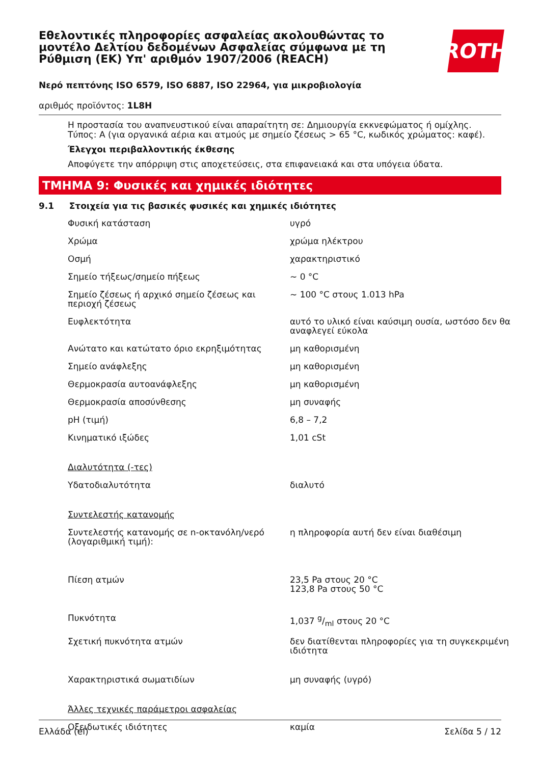Εθελοντικές πληροφορίες ασφαλείας ακολουθώντας το μοντέλο Δελτίου δεδομένων Ασφαλείας σύμφωνα με τη Ρύθμιση (ΕΚ) Υπ' αριθμόν 1907/2006 (REACH)
ROTH
Νερό πεπτόνης ISO 6579, ISO 6887, ISO 22964, για μικροβιολογία
αριθμός προϊόντος: 1L8H
Η προστασία του αναπνευστικού είναι απαραίτητη σε: Δημιουργία εκκνεφώματος ή ομίχλης. Τύπος: A (για οργανικά αέρια και ατμούς με σημείο ζέσεως > 65 °C, κωδικός χρώματος: καφέ).
Έλεγχοι περιβαλλοντικής έκθεσης
Αποφύγετε την απόρριψη στις αποχετεύσεις, στα επιφανειακά και στα υπόγεια ύδατα.
ΤΜΗΜΑ 9: Φυσικές και χημικές ιδιότητες
9.1 Στοιχεία για τις βασικές φυσικές και χημικές ιδιότητες
| Φυσική κατάσταση | υγρό |
| Χρώμα | χρώμα ηλέκτρου |
| Οσμή | χαρακτηριστικό |
| Σημείο τήξεως/σημείο πήξεως | ~ 0 °C |
| Σημείο ζέσεως ή αρχικό σημείο ζέσεως και περιοχή ζέσεως | ~ 100 °C στους 1.013 hPa |
| Ευφλεκτότητα | αυτό το υλικό είναι καύσιμη ουσία, ωστόσο δεν θα αναφλεγεί εύκολα |
| Ανώτατο και κατώτατο όριο εκρηξιμότητας | μη καθορισμένη |
| Σημείο ανάφλεξης | μη καθορισμένη |
| Θερμοκρασία αυτοανάφλεξης | μη καθορισμένη |
| Θερμοκρασία αποσύνθεσης | μη συναφής |
| pH (τιμή) | 6,8 – 7,2 |
| Κινηματικό ιξώδες | 1,01 cSt |
| Διαλυτότητα (-τες) | |
| Υδατοδιαλυτότητα | διαλυτό |
| Συντελεστής κατανομής | |
| Συντελεστής κατανομής σε n-οκτανόλη/νερό (λογαριθμική τιμή): | η πληροφορία αυτή δεν είναι διαθέσιμη |
| Πίεση ατμών | 23,5 Pa στους 20 °C 123,8 Pa στους 50 °C |
| Πυκνότητα | 1,037 g/ml στους 20 °C |
| Σχετική πυκνότητα ατμών | δεν διατίθενται πληροφορίες για τη συγκεκριμένη ιδιότητα |
| Χαρακτηριστικά σωματιδίων | μη συναφής (υγρό) |
| Άλλες τεχνικές παράμετροι ασφαλείας | |
| Οξειδωτικές ιδιότητες | καμία |
Ελλάδα (el) Σελίδα 5 / 12